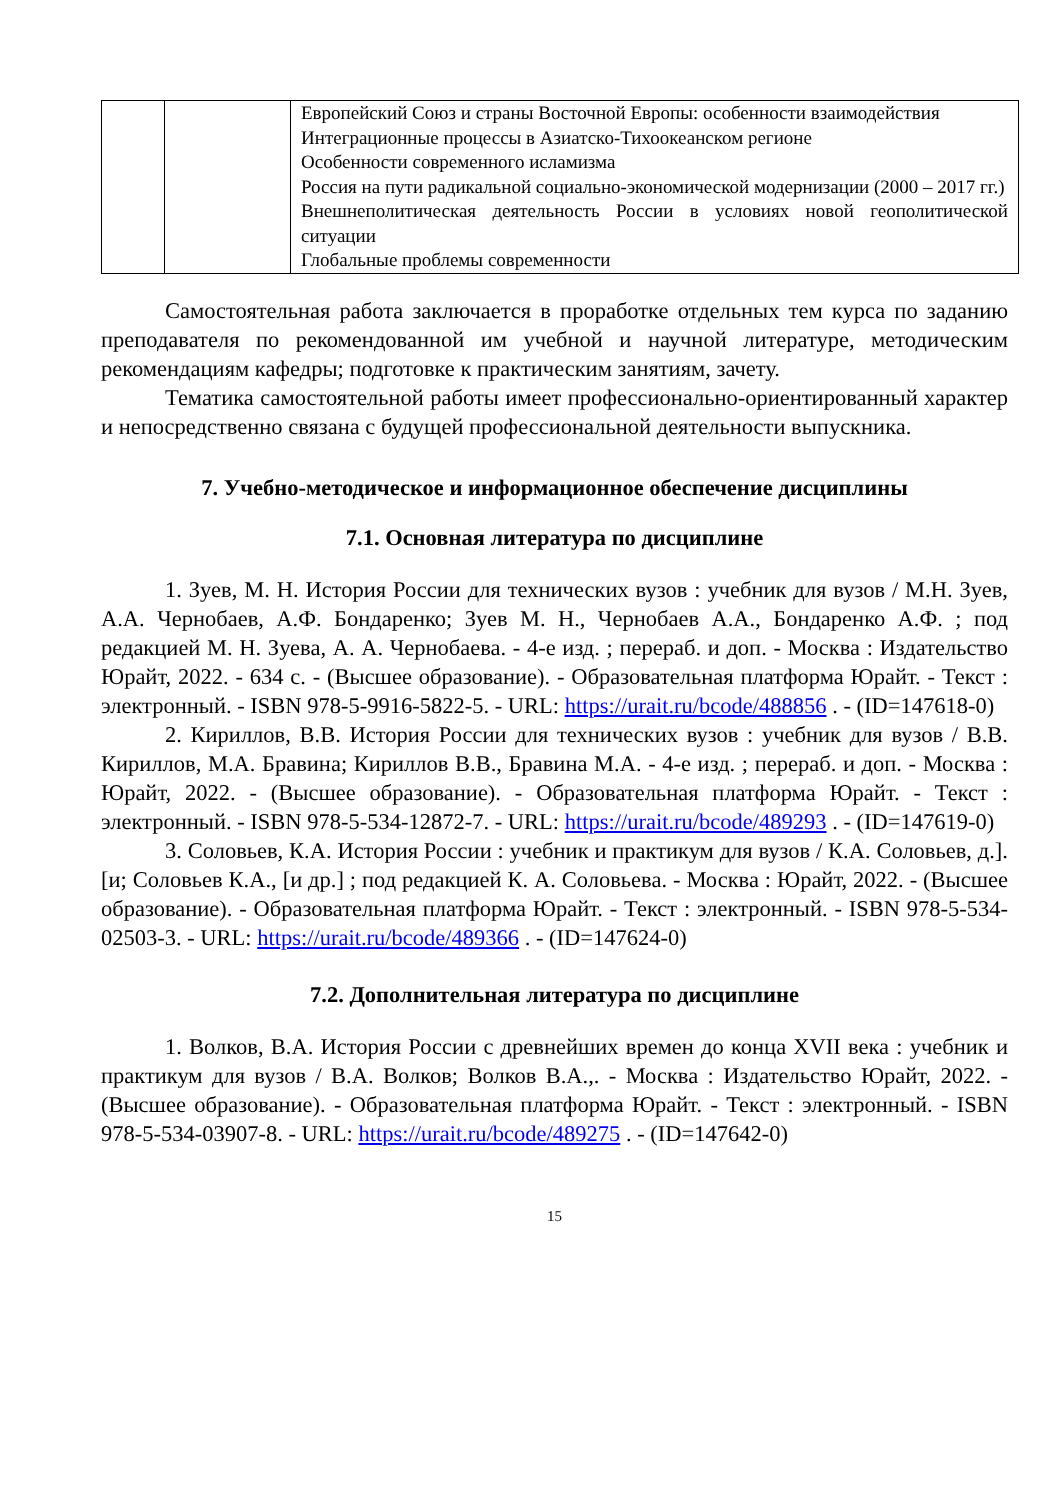| | | Европейский Союз и страны Восточной Европы: особенности взаимодействия Интеграционные процессы в Азиатско-Тихоокеанском регионе Особенности современного исламизма Россия на пути радикальной социально-экономической модернизации (2000 – 2017 гг.) Внешнеполитическая деятельность России в условиях новой геополитической ситуации Глобальные проблемы современности |
Самостоятельная работа заключается в проработке отдельных тем курса по заданию преподавателя по рекомендованной им учебной и научной литературе, методическим рекомендациям кафедры; подготовке к практическим занятиям, зачету.
Тематика самостоятельной работы имеет профессионально-ориентированный характер и непосредственно связана с будущей профессиональной деятельности выпускника.
7. Учебно-методическое и информационное обеспечение дисциплины
7.1. Основная литература по дисциплине
1. Зуев, М. Н. История России для технических вузов : учебник для вузов / М.Н. Зуев, А.А. Чернобаев, А.Ф. Бондаренко; Зуев М. Н., Чернобаев А.А., Бондаренко А.Ф. ; под редакцией М. Н. Зуева, А. А. Чернобаева. - 4-е изд. ; перераб. и доп. - Москва : Издательство Юрайт, 2022. - 634 с. - (Высшее образование). - Образовательная платформа Юрайт. - Текст : электронный. - ISBN 978-5-9916-5822-5. - URL: https://urait.ru/bcode/488856 . - (ID=147618-0)
2. Кириллов, В.В. История России для технических вузов : учебник для вузов / В.В. Кириллов, М.А. Бравина; Кириллов В.В., Бравина М.А. - 4-е изд. ; перераб. и доп. - Москва : Юрайт, 2022. - (Высшее образование). - Образовательная платформа Юрайт. - Текст : электронный. - ISBN 978-5-534-12872-7. - URL: https://urait.ru/bcode/489293 . - (ID=147619-0)
3. Соловьев, К.А. История России : учебник и практикум для вузов / К.А. Соловьев, д.]. [и; Соловьев К.А., [и др.] ; под редакцией К. А. Соловьева. - Москва : Юрайт, 2022. - (Высшее образование). - Образовательная платформа Юрайт. - Текст : электронный. - ISBN 978-5-534-02503-3. - URL: https://urait.ru/bcode/489366 . - (ID=147624-0)
7.2. Дополнительная литература по дисциплине
1. Волков, В.А. История России с древнейших времен до конца XVII века : учебник и практикум для вузов / В.А. Волков; Волков В.А.,. - Москва : Издательство Юрайт, 2022. - (Высшее образование). - Образовательная платформа Юрайт. - Текст : электронный. - ISBN 978-5-534-03907-8. - URL: https://urait.ru/bcode/489275 . - (ID=147642-0)
15